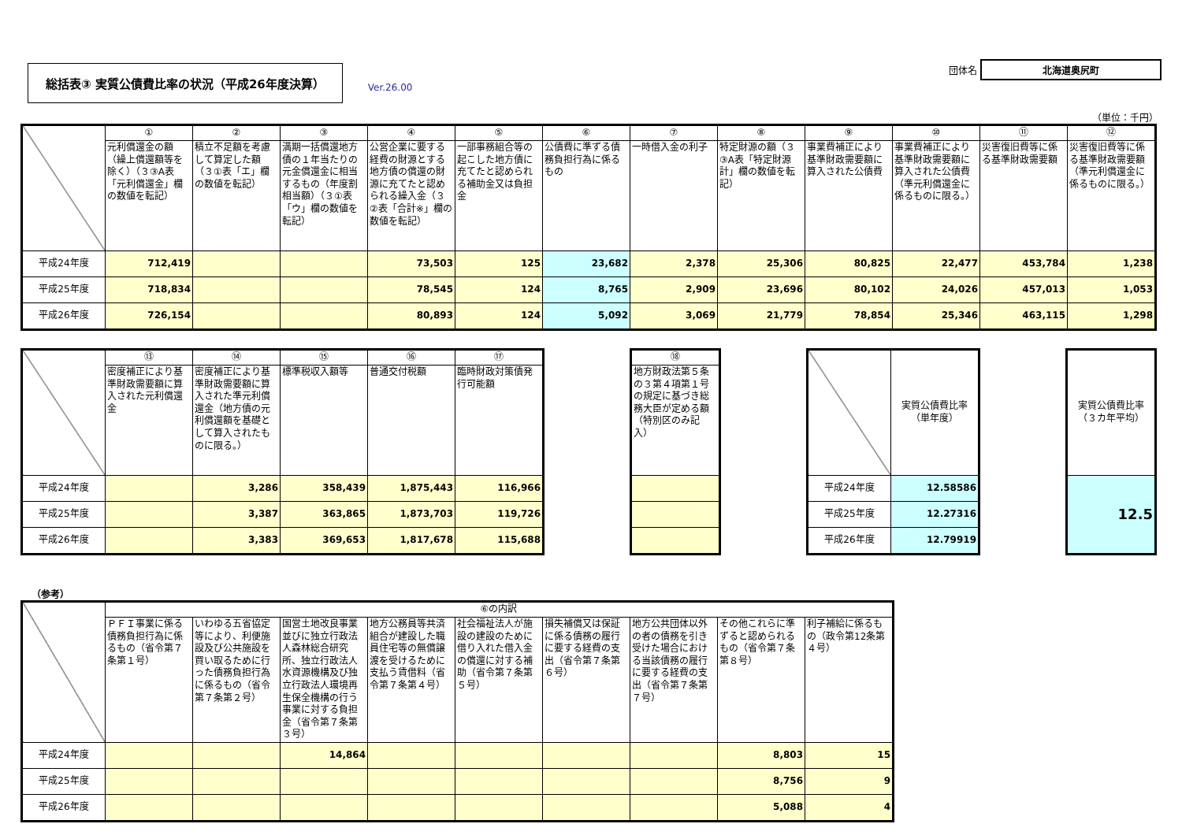総括表③ 実質公債費比率の状況（平成26年度決算）
Ver.26.00
団体名 北海道奥尻町
（単位：千円）
| | ① | ② | ③ | ④ | ⑤ | ⑥ | ⑦ | ⑧ | ⑨ | ⑩ | ⑪ | ⑫ |
| | 元利償還金の額（繰上償還額等を除く）（３③A表「元利償還金」欄の数値を転記） | 積立不足額を考慮して算定した額（３①表「エ」欄の数値を転記） | 満期一括償還地方債の１年当たりの元金償還金に相当するもの（年度割相当額）（３①表「ウ」欄の数値を転記） | 公営企業に要する経費の財源とする地方債の償還の財源に充てたと認められる繰入金（３②表「合計※」欄の数値を転記） | 一部事務組合等の起こした地方債に充てたと認められる補助金又は負担金 | 公債費に準ずる債務負担行為に係るもの | 一時借入金の利子 | 特定財源の額（３③A表「特定財源計」欄の数値を転記） | 事業費補正により基準財政需要額に算入された公債費 | 事業費補正により基準財政需要額に算入された公債費（準元利償還金に係るものに限る。） | 災害復旧費等に係る基準財政需要額 | 災害復旧費等に係る基準財政需要額（準元利償還金に係るものに限る。） |
| 平成24年度 | 712,419 | | | 73,503 | 125 | 23,682 | 2,378 | 25,306 | 80,825 | 22,477 | 453,784 | 1,238 |
| 平成25年度 | 718,834 | | | 78,545 | 124 | 8,765 | 2,909 | 23,696 | 80,102 | 24,026 | 457,013 | 1,053 |
| 平成26年度 | 726,154 | | | 80,893 | 124 | 5,092 | 3,069 | 21,779 | 78,854 | 25,346 | 463,115 | 1,298 |
| | ⑬ | ⑭ | ⑮ | ⑯ | ⑰ |
| | 密度補正により基準財政需要額に算入された元利償還金 | 密度補正により基準財政需要額に算入された準元利償還金（地方債の元利償還額を基礎として算入されたものに限る。） | 標準税収入額等 | 普通交付税額 | 臨時財政対策債発行可能額 |
| 平成24年度 | | 3,286 | 358,439 | 1,875,443 | 116,966 |
| 平成25年度 | | 3,387 | 363,865 | 1,873,703 | 119,726 |
| 平成26年度 | | 3,383 | 369,653 | 1,817,678 | 115,688 |
| ⑱ |
| --- |
| 地方財政法第５条の３第４項第１号の規定に基づき総務大臣が定める額（特別区のみ記入） |
| | 実質公債費比率（単年度） |
| 平成24年度 | 12.58586 |
| 平成25年度 | 12.27316 |
| 平成26年度 | 12.79919 |
| 実質公債費比率（３カ年平均） |
| 12.5 |
（参考）
| | ⑥の内訳 | | | | | | | | |
| | ＰＦＩ事業に係る債務負担行為に係るもの（省令第７条第１号） | いわゆる五省協定等により、利便施設及び公共施設を買い取るために行った債務負担行為に係るもの（省令第７条第２号） | 国営土地改良事業並びに独立行政法人森林総合研究所、独立行政法人水資源機構及び独立行政法人環境再生保全機構の行う事業に対する負担金（省令第７条第３号） | 地方公務員等共済組合が建設した職員住宅等の無償譲渡を受けるために支払う賃借料（省令第７条第４号） | 社会福祉法人が施設の建設のために借り入れた借入金の償還に対する補助（省令第７条第５号） | 損失補償又は保証に係る債務の履行に要する経費の支出（省令第７条第６号） | 地方公共団体以外の者の債務を引き受けた場合における当該債務の履行に要する経費の支出（省令第７条第７号） | その他これらに準ずると認められるもの（省令第７条第８号） | 利子補給に係るもの（政令第12条第４号） |
| 平成24年度 | | | 14,864 | | | | | 8,803 | 15 |
| 平成25年度 | | | | | | | | 8,756 | 9 |
| 平成26年度 | | | | | | | | 5,088 | 4 |